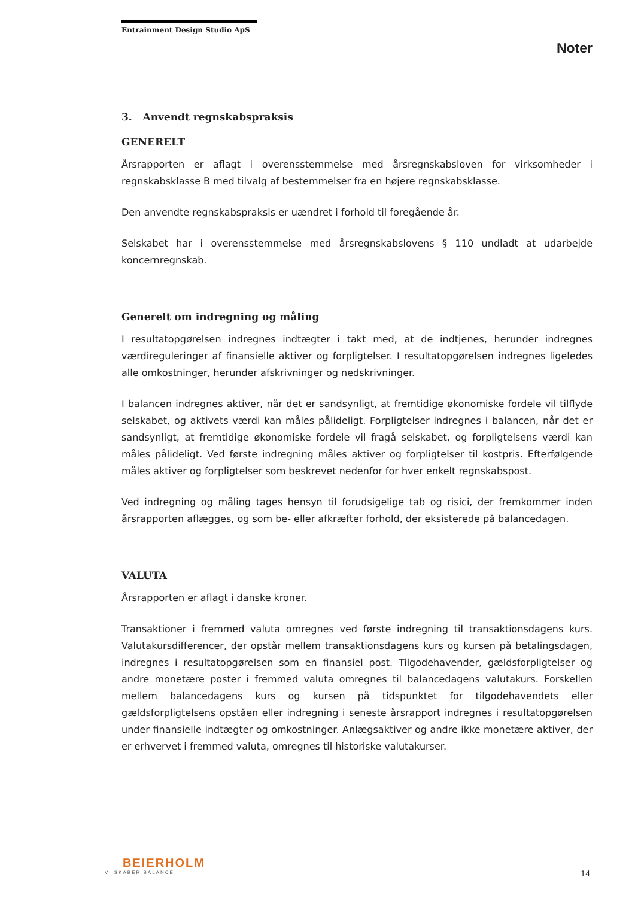Entrainment Design Studio ApS
Noter
3. Anvendt regnskabspraksis
GENERELT
Årsrapporten er aflagt i overensstemmelse med årsregnskabsloven for virksomheder i regnskabsklasse B med tilvalg af bestemmelser fra en højere regnskabsklasse.
Den anvendte regnskabspraksis er uændret i forhold til foregående år.
Selskabet har i overensstemmelse med årsregnskabslovens § 110 undladt at udarbejde koncernregnskab.
Generelt om indregning og måling
I resultatopgørelsen indregnes indtægter i takt med, at de indtjenes, herunder indregnes værdireguleringer af finansielle aktiver og forpligtelser. I resultatopgørelsen indregnes ligeledes alle omkostninger, herunder afskrivninger og nedskrivninger.
I balancen indregnes aktiver, når det er sandsynligt, at fremtidige økonomiske fordele vil tilflyde selskabet, og aktivets værdi kan måles pålideligt. Forpligtelser indregnes i balancen, når det er sandsynligt, at fremtidige økonomiske fordele vil fragå selskabet, og forpligtelsens værdi kan måles pålideligt. Ved første indregning måles aktiver og forpligtelser til kostpris. Efterfølgende måles aktiver og forpligtelser som beskrevet nedenfor for hver enkelt regnskabspost.
Ved indregning og måling tages hensyn til forudsigelige tab og risici, der fremkommer inden årsrapporten aflægges, og som be- eller afkræfter forhold, der eksisterede på balancedagen.
VALUTA
Årsrapporten er aflagt i danske kroner.
Transaktioner i fremmed valuta omregnes ved første indregning til transaktionsdagens kurs. Valutakursdifferencer, der opstår mellem transaktionsdagens kurs og kursen på betalingsdagen, indregnes i resultatopgørelsen som en finansiel post. Tilgodehavender, gældsforpligtelser og andre monetære poster i fremmed valuta omregnes til balancedagens valutakurs. Forskellen mellem balancedagens kurs og kursen på tidspunktet for tilgodehavendets eller gældsforpligtelsens opståen eller indregning i seneste årsrapport indregnes i resultatopgørelsen under finansielle indtægter og omkostninger. Anlægsaktiver og andre ikke monetære aktiver, der er erhvervet i fremmed valuta, omregnes til historiske valutakurser.
BEIERHOLM
VI SKABER BALANCE
14